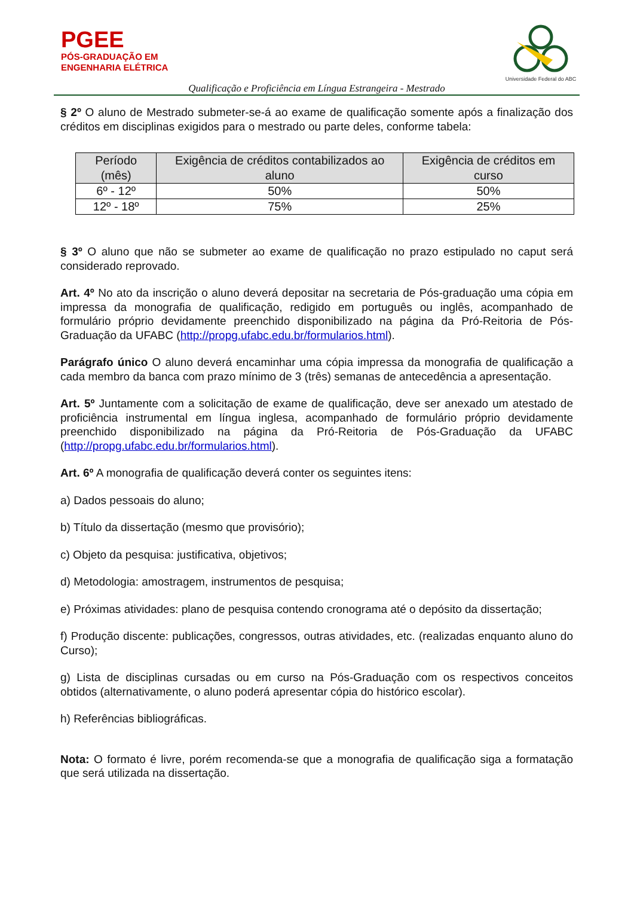PGEE
PÓS-GRADUAÇÃO EM
ENGENHARIA ELÉTRICA
Universidade Federal do ABC
Qualificação e Proficiência em Língua Estrangeira - Mestrado
§ 2º O aluno de Mestrado submeter-se-á ao exame de qualificação somente após a finalização dos créditos em disciplinas exigidos para o mestrado ou parte deles, conforme tabela:
| Período (mês) | Exigência de créditos contabilizados ao aluno | Exigência de créditos em curso |
| --- | --- | --- |
| 6º - 12º | 50% | 50% |
| 12º - 18º | 75% | 25% |
§ 3º O aluno que não se submeter ao exame de qualificação no prazo estipulado no caput será considerado reprovado.
Art. 4º No ato da inscrição o aluno deverá depositar na secretaria de Pós-graduação uma cópia em impressa da monografia de qualificação, redigido em português ou inglês, acompanhado de formulário próprio devidamente preenchido disponibilizado na página da Pró-Reitoria de Pós-Graduação da UFABC (http://propg.ufabc.edu.br/formularios.html).
Parágrafo único O aluno deverá encaminhar uma cópia impressa da monografia de qualificação a cada membro da banca com prazo mínimo de 3 (três) semanas de antecedência a apresentação.
Art. 5º Juntamente com a solicitação de exame de qualificação, deve ser anexado um atestado de proficiência instrumental em língua inglesa, acompanhado de formulário próprio devidamente preenchido disponibilizado na página da Pró-Reitoria de Pós-Graduação da UFABC (http://propg.ufabc.edu.br/formularios.html).
Art. 6º A monografia de qualificação deverá conter os seguintes itens:
a) Dados pessoais do aluno;
b) Título da dissertação (mesmo que provisório);
c) Objeto da pesquisa: justificativa, objetivos;
d) Metodologia: amostragem, instrumentos de pesquisa;
e) Próximas atividades: plano de pesquisa contendo cronograma até o depósito da dissertação;
f) Produção discente: publicações, congressos, outras atividades, etc. (realizadas enquanto aluno do Curso);
g) Lista de disciplinas cursadas ou em curso na Pós-Graduação com os respectivos conceitos obtidos (alternativamente, o aluno poderá apresentar cópia do histórico escolar).
h) Referências bibliográficas.
Nota: O formato é livre, porém recomenda-se que a monografia de qualificação siga a formatação que será utilizada na dissertação.